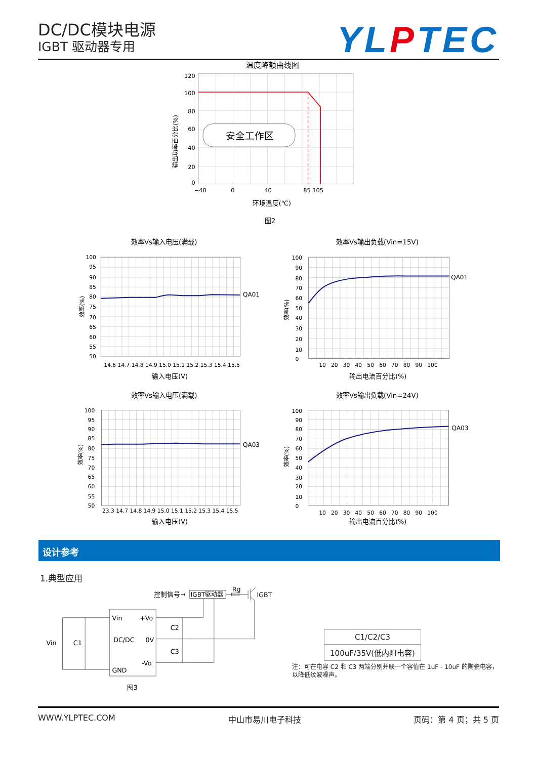DC/DC模块电源
IGBT 驱动器专用
YLPTEC
温度降额曲线图
120
100
80
60
40
20
0
−40
0
40
85 105
输出功率百分比(%)
安全工作区
环境温度(℃)
图2
效率Vs输入电压(满载)
100
95
90
85
80
75
70
65
60
55
50
14.6 14.7 14.8 14.9 15.0 15.1 15.2 15.3 15.4 15.5
输入电压(V)
效率(%)
QA01
效率Vs输出负载(Vin=15V)
100
90
80
70
60
50
40
30
20
10
0
10 20 30 40 50 60 70 80 90 100
输出电流百分比(%)
效率(%)
QA01
效率Vs输入电压(满载)
100
95
90
85
80
75
70
65
60
55
50
23.3 14.7 14.8 14.9 15.0 15.1 15.2 15.3 15.4 15.5
输入电压(V)
效率(%)
QA03
效率Vs输出负载(Vin=24V)
100
90
80
70
60
50
40
30
20
10
0
10 20 30 40 50 60 70 80 90 100
输出电流百分比(%)
效率(%)
QA03
设计参考
1.典型应用
控制信号→
IGBT驱动器
Rg
IGBT
Vin
+Vo
DC/DC
0V
-Vo
GND
Vin
C1
C2
C3
图3
| C1/C2/C3 |
| --- |
| 100uF/35V(低内阻电容) |
注：可在电容 C2 和 C3 两端分别并联一个容值在 1uF - 10uF 的陶瓷电容，以降低纹波噪声。
WWW.YLPTEC.COM 中山市易川电子科技 页码：第 4 页；共 5 页